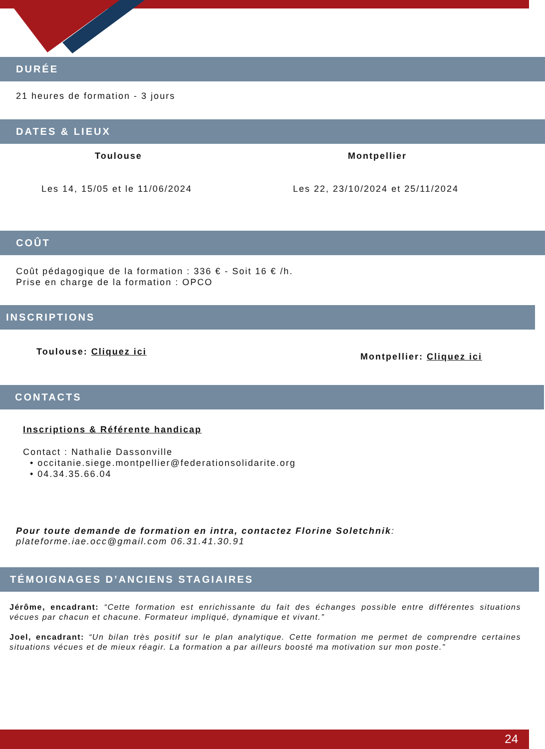DURÉE
21 heures de formation - 3 jours
DATES & LIEUX
Toulouse Montpellier
Les 14, 15/05 et le 11/06/2024
Les 22, 23/10/2024 et 25/11/2024
COÛT
Coût pédagogique de la formation : 336 € - Soit 16 € /h.
Prise en charge de la formation : OPCO
INSCRIPTIONS
Toulouse: Cliquez ici Montpellier: Cliquez ici
CONTACTS
Inscriptions & Référente handicap
Contact : Nathalie Dassonville
• occitanie.siege.montpellier@federationsolidarite.org
• 04.34.35.66.04
Pour toute demande de formation en intra, contactez Florine Soletchnik:
plateforme.iae.occ@gmail.com 06.31.41.30.91
TÉMOIGNAGES D’ANCIENS STAGIAIRES
Jérôme, encadrant: “Cette formation est enrichissante du fait des échanges possible entre différentes situations vécues par chacun et chacune. Formateur impliqué, dynamique et vivant.”
Joel, encadrant: “Un bilan très positif sur le plan analytique. Cette formation me permet de comprendre certaines situations vécues et de mieux réagir. La formation a par ailleurs boosté ma motivation sur mon poste.”
24